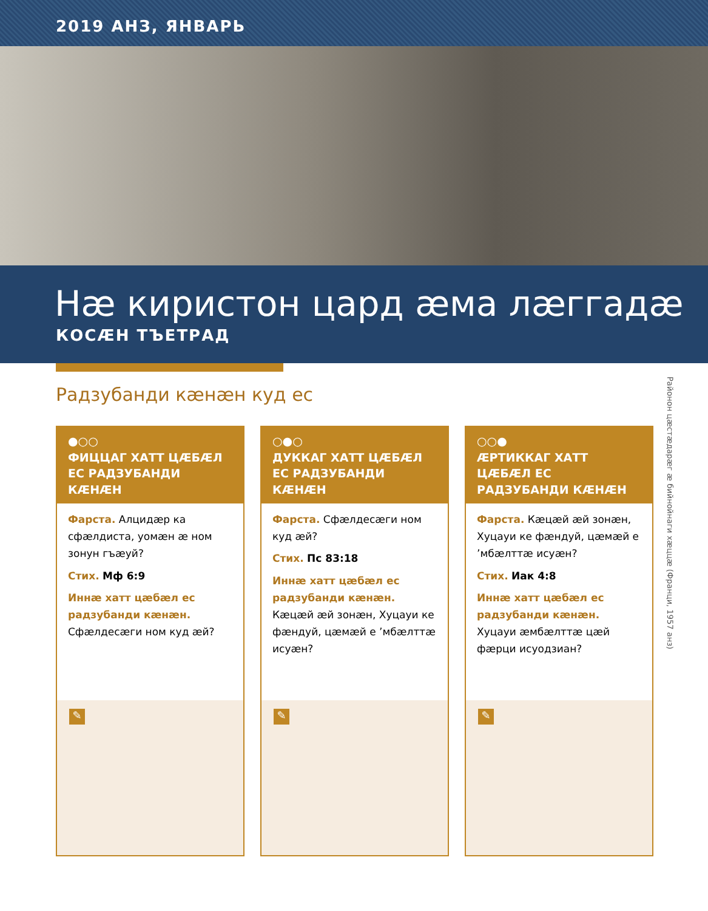2019 АНЗ, ЯНВАРЬ
Нæ киристон цард æма лæггадæ
КОСÆН ТЪЕТРАД
Радзубанди кæнæн куд ес
Районон цæстæдарæг æ бийнойнаги хæццæ (Франци, 1957 анз)
●○○
ФИЦЦАГ ХАТТ ЦÆБÆЛ ЕС РАДЗУБАНДИ КÆНÆН
Фарста. Алцидæр ка сфæлдиста, уомæн æ ном зонун гъæуй?
Стих. Мф 6:9
Иннæ хатт цæбæл ес радзубанди кæнæн. Сфæлдесæги ном куд æй?
✎
○●○
ДУККАГ ХАТТ ЦÆБÆЛ ЕС РАДЗУБАНДИ КÆНÆН
Фарста. Сфæлдесæги ном куд æй?
Стих. Пс 83:18
Иннæ хатт цæбæл ес радзубанди кæнæн. Кæцæй æй зонæн, Хуцауи ке фæндуй, цæмæй е ’мбæлттæ исуæн?
✎
○○●
ÆРТИККАГ ХАТТ ЦÆБÆЛ ЕС РАДЗУБАНДИ КÆНÆН
Фарста. Кæцæй æй зонæн, Хуцауи ке фæндуй, цæмæй е ’мбæлттæ исуæн?
Стих. Иак 4:8
Иннæ хатт цæбæл ес радзубанди кæнæн. Хуцауи æмбæлттæ цæй фæрци исуодзиан?
✎